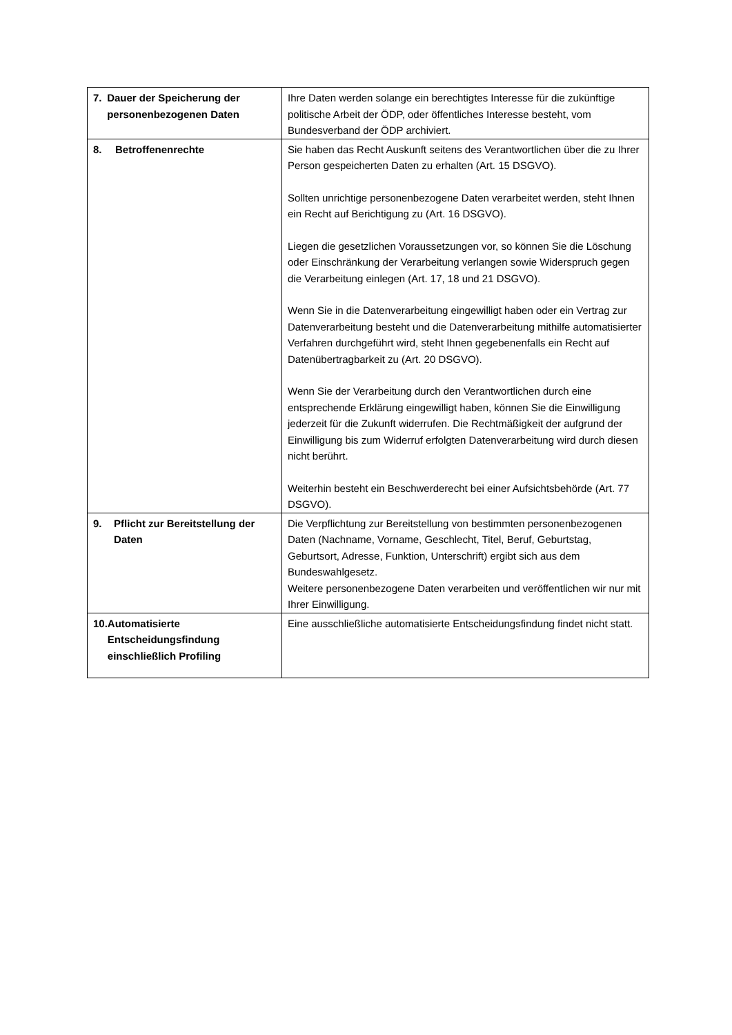| 7. Dauer der Speicherung der personenbezogenen Daten | Ihre Daten werden solange ein berechtigtes Interesse für die zukünftige politische Arbeit der ÖDP, oder öffentliches Interesse besteht, vom Bundesverband der ÖDP archiviert. |
| 8. Betroffenenrechte | Sie haben das Recht Auskunft seitens des Verantwortlichen über die zu Ihrer Person gespeicherten Daten zu erhalten (Art. 15 DSGVO). Sollten unrichtige personenbezogene Daten verarbeitet werden, steht Ihnen ein Recht auf Berichtigung zu (Art. 16 DSGVO). Liegen die gesetzlichen Voraussetzungen vor, so können Sie die Löschung oder Einschränkung der Verarbeitung verlangen sowie Widerspruch gegen die Verarbeitung einlegen (Art. 17, 18 und 21 DSGVO). Wenn Sie in die Datenverarbeitung eingewilligt haben oder ein Vertrag zur Datenverarbeitung besteht und die Datenverarbeitung mithilfe automatisierter Verfahren durchgeführt wird, steht Ihnen gegebenenfalls ein Recht auf Datenübertragbarkeit zu (Art. 20 DSGVO). Wenn Sie der Verarbeitung durch den Verantwortlichen durch eine entsprechende Erklärung eingewilligt haben, können Sie die Einwilligung jederzeit für die Zukunft widerrufen. Die Rechtmäßigkeit der aufgrund der Einwilligung bis zum Widerruf erfolgten Datenverarbeitung wird durch diesen nicht berührt. Weiterhin besteht ein Beschwerderecht bei einer Aufsichtsbehörde (Art. 77 DSGVO). |
| 9. Pflicht zur Bereitstellung der Daten | Die Verpflichtung zur Bereitstellung von bestimmten personenbezogenen Daten (Nachname, Vorname, Geschlecht, Titel, Beruf, Geburtstag, Geburtsort, Adresse, Funktion, Unterschrift) ergibt sich aus dem Bundeswahlgesetz. Weitere personenbezogene Daten verarbeiten und veröffentlichen wir nur mit Ihrer Einwilligung. |
| 10. Automatisierte Entscheidungsfindung einschließlich Profiling | Eine ausschließliche automatisierte Entscheidungsfindung findet nicht statt. |